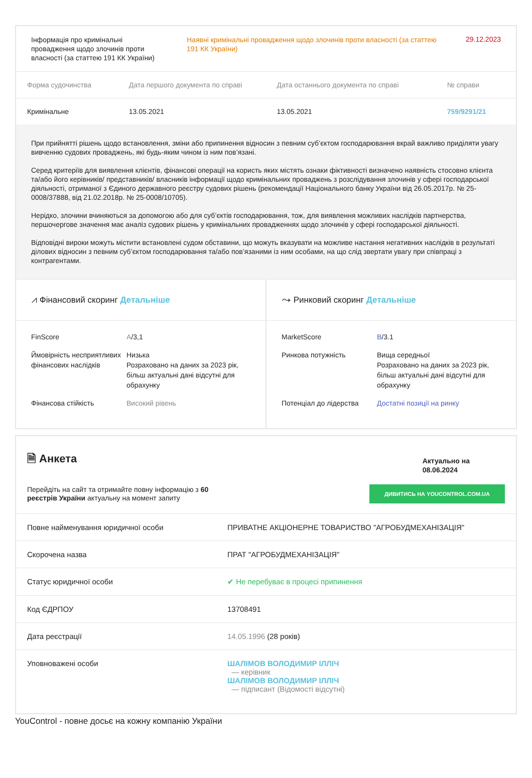| Інформація про кримінальні провадження щодо злочинів проти власності (за статтею 191 КК України) | Наявні кримінальні провадження щодо злочинів проти власності (за статтею 191 КК України) | 29.12.2023 |
| Форма судочинства | Дата першого документа по справі | Дата останнього документа по справі | № справи |
| --- | --- | --- | --- |
| Кримінальне | 13.05.2021 | 13.05.2021 | 759/9291/21 |
При прийнятті рішень щодо встановлення, зміни або припинення відносин з певним суб’єктом господарювання вкрай важливо приділяти увагу вивченню судових проваджень, які будь-яким чином із ним пов’язані.
Серед критеріїв для виявлення клієнтів, фінансові операції на користь яких містять ознаки фіктивності визначено наявність стосовно клієнта та/або його керівників/ представників/ власників інформації щодо кримінальних проваджень з розслідування злочинів у сфері господарської діяльності, отриманої з Єдиного державного реєстру судових рішень (рекомендації Національного банку України від 26.05.2017р. № 25-0008/37888, від 21.02.2018р. № 25-0008/10705).
Нерідко, злочини вчиняються за допомогою або для суб’єктів господарювання, тож, для виявлення можливих наслідків партнерства, першочергове значення має аналіз судових рішень у кримінальних провадженнях щодо злочинів у сфері господарської діяльності.
Відповідні вироки можуть містити встановлені судом обставини, що можуть вказувати на можливе настання негативних наслідків в результаті ділових відносин з певним суб’єктом господарювання та/або пов’язаними із ним особами, на що слід звертати увагу при співпраці з контрагентами.
⩘ Фінансовий скоринг Детальніше
| FinScore | A /3,1 |
| Ймовірність несприятливих фінансових наслідків | Низька Розраховано на даних за 2023 рік, більш актуальні дані відсутні для обрахунку |
| Фінансова стійкість | Високий рівень |
⤳ Ринковий скоринг Детальніше
| MarketScore | B /3.1 |
| Ринкова потужність | Вища середньої Розраховано на даних за 2023 рік, більш актуальні дані відсутні для обрахунку |
| Потенціал до лідерства | Достатні позиції на ринку |
🗎 Анкета
Актуально на
08.06.2024
Перейдіть на сайт та отримайте повну інформацію з 60
реєстрів України актуальну на момент запиту
ДИВИТИСЬ НА YOUCONTROL.COM.UA
| Повне найменування юридичної особи | ПРИВАТНЕ АКЦІОНЕРНЕ ТОВАРИСТВО "АГРОБУДМЕХАНІЗАЦІЯ" |
| Скорочена назва | ПРАТ "АГРОБУДМЕХАНІЗАЦІЯ" |
| Статус юридичної особи | ✔ Не перебуває в процесі припинення |
| Код ЄДРПОУ | 13708491 |
| Дата реєстрації | 14.05.1996 (28 років) |
| Уповноважені особи | ШАЛІМОВ ВОЛОДИМИР ІЛЛІЧ — керівник ШАЛІМОВ ВОЛОДИМИР ІЛЛІЧ — підписант (Відомості відсутні) |
YouControl - повне досьє на кожну компанію України